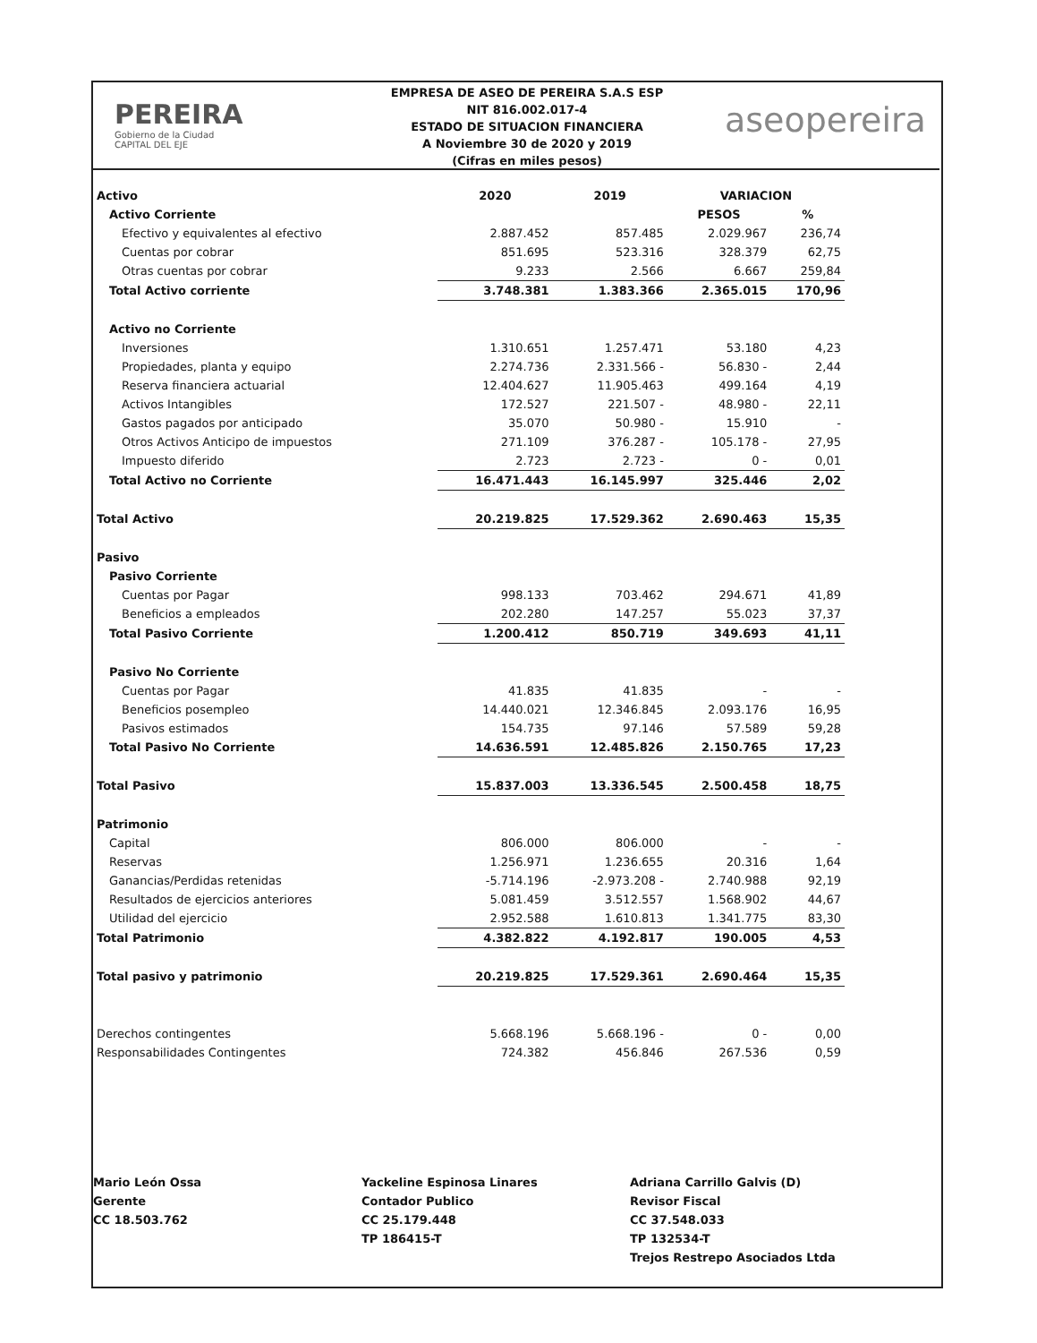PEREIRA
Gobierno de la Ciudad
CAPITAL DEL EJE
EMPRESA DE ASEO DE PEREIRA S.A.S ESP
NIT 816.002.017-4
ESTADO DE SITUACION FINANCIERA
A Noviembre 30 de 2020 y 2019
(Cifras en miles pesos)
aseopereira
| Activo | 2020 | 2019 | VARIACION | |
| Activo Corriente | | | PESOS | % |
| Efectivo y equivalentes al efectivo | 2.887.452 | 857.485 | 2.029.967 | 236,74 |
| Cuentas por cobrar | 851.695 | 523.316 | 328.379 | 62,75 |
| Otras cuentas por cobrar | 9.233 | 2.566 | 6.667 | 259,84 |
| Total Activo corriente | 3.748.381 | 1.383.366 | 2.365.015 | 170,96 |
| Activo no Corriente | | | | |
| Inversiones | 1.310.651 | 1.257.471 | 53.180 | 4,23 |
| Propiedades, planta y equipo | 2.274.736 | 2.331.566 - | 56.830 - | 2,44 |
| Reserva financiera actuarial | 12.404.627 | 11.905.463 | 499.164 | 4,19 |
| Activos Intangibles | 172.527 | 221.507 - | 48.980 - | 22,11 |
| Gastos pagados por anticipado | 35.070 | 50.980 - | 15.910 | - |
| Otros Activos Anticipo de impuestos | 271.109 | 376.287 - | 105.178 - | 27,95 |
| Impuesto diferido | 2.723 | 2.723 - | 0 - | 0,01 |
| Total Activo no Corriente | 16.471.443 | 16.145.997 | 325.446 | 2,02 |
| Total Activo | 20.219.825 | 17.529.362 | 2.690.463 | 15,35 |
| Pasivo | | | | |
| Pasivo Corriente | | | | |
| Cuentas por Pagar | 998.133 | 703.462 | 294.671 | 41,89 |
| Beneficios a empleados | 202.280 | 147.257 | 55.023 | 37,37 |
| Total Pasivo Corriente | 1.200.412 | 850.719 | 349.693 | 41,11 |
| Pasivo No Corriente | | | | |
| Cuentas por Pagar | 41.835 | 41.835 | - | - |
| Beneficios posempleo | 14.440.021 | 12.346.845 | 2.093.176 | 16,95 |
| Pasivos estimados | 154.735 | 97.146 | 57.589 | 59,28 |
| Total Pasivo No Corriente | 14.636.591 | 12.485.826 | 2.150.765 | 17,23 |
| Total Pasivo | 15.837.003 | 13.336.545 | 2.500.458 | 18,75 |
| Patrimonio | | | | |
| Capital | 806.000 | 806.000 | - | - |
| Reservas | 1.256.971 | 1.236.655 | 20.316 | 1,64 |
| Ganancias/Perdidas retenidas | -5.714.196 | -2.973.208 - | 2.740.988 | 92,19 |
| Resultados de ejercicios anteriores | 5.081.459 | 3.512.557 | 1.568.902 | 44,67 |
| Utilidad del ejercicio | 2.952.588 | 1.610.813 | 1.341.775 | 83,30 |
| Total Patrimonio | 4.382.822 | 4.192.817 | 190.005 | 4,53 |
| Total pasivo y patrimonio | 20.219.825 | 17.529.361 | 2.690.464 | 15,35 |
| Derechos contingentes | 5.668.196 | 5.668.196 - | 0 - | 0,00 |
| Responsabilidades Contingentes | 724.382 | 456.846 | 267.536 | 0,59 |
Mario León Ossa
Gerente
CC 18.503.762
Yackeline Espinosa Linares
Contador Publico
CC 25.179.448
TP 186415-T
Adriana Carrillo Galvis (D)
Revisor Fiscal
CC 37.548.033
TP 132534-T
Trejos Restrepo Asociados Ltda